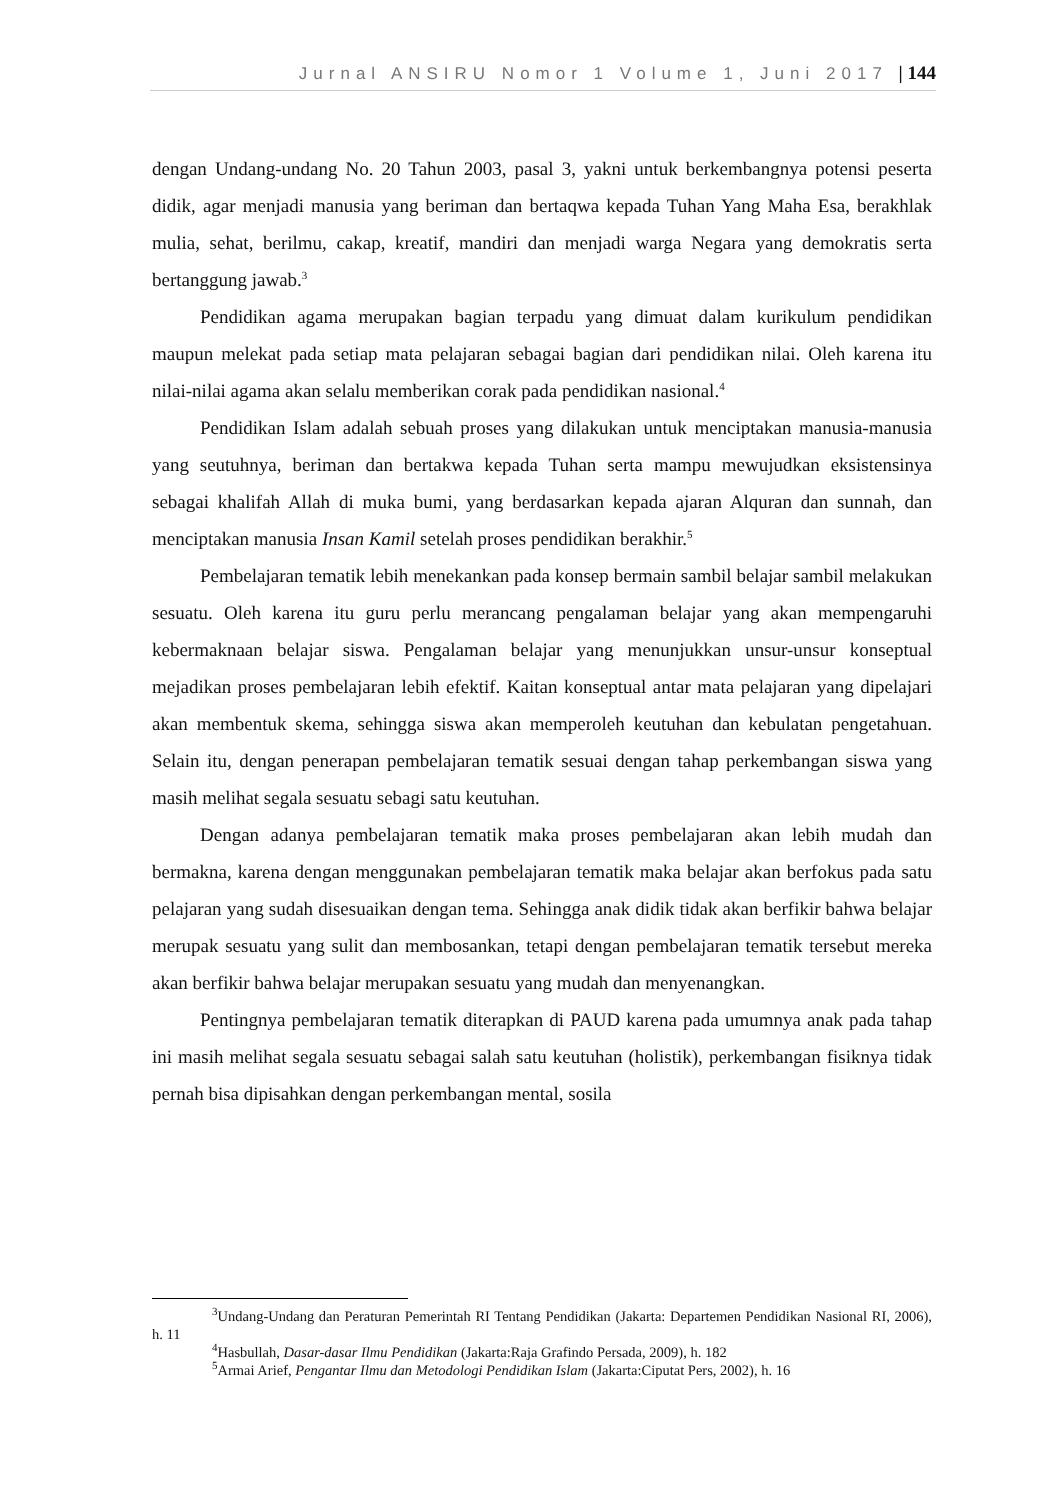Jurnal ANSIRU Nomor 1 Volume 1, Juni 2017 | 144
dengan Undang-undang No. 20 Tahun 2003, pasal 3, yakni untuk berkembangnya potensi peserta didik, agar menjadi manusia yang beriman dan bertaqwa kepada Tuhan Yang Maha Esa, berakhlak mulia, sehat, berilmu, cakap, kreatif, mandiri dan menjadi warga Negara yang demokratis serta bertanggung jawab.<sup>3</sup>
Pendidikan agama merupakan bagian terpadu yang dimuat dalam kurikulum pendidikan maupun melekat pada setiap mata pelajaran sebagai bagian dari pendidikan nilai. Oleh karena itu nilai-nilai agama akan selalu memberikan corak pada pendidikan nasional.<sup>4</sup>
Pendidikan Islam adalah sebuah proses yang dilakukan untuk menciptakan manusia-manusia yang seutuhnya, beriman dan bertakwa kepada Tuhan serta mampu mewujudkan eksistensinya sebagai khalifah Allah di muka bumi, yang berdasarkan kepada ajaran Alquran dan sunnah, dan menciptakan manusia Insan Kamil setelah proses pendidikan berakhir.<sup>5</sup>
Pembelajaran tematik lebih menekankan pada konsep bermain sambil belajar sambil melakukan sesuatu. Oleh karena itu guru perlu merancang pengalaman belajar yang akan mempengaruhi kebermaknaan belajar siswa. Pengalaman belajar yang menunjukkan unsur-unsur konseptual mejadikan proses pembelajaran lebih efektif. Kaitan konseptual antar mata pelajaran yang dipelajari akan membentuk skema, sehingga siswa akan memperoleh keutuhan dan kebulatan pengetahuan. Selain itu, dengan penerapan pembelajaran tematik sesuai dengan tahap perkembangan siswa yang masih melihat segala sesuatu sebagi satu keutuhan.
Dengan adanya pembelajaran tematik maka proses pembelajaran akan lebih mudah dan bermakna, karena dengan menggunakan pembelajaran tematik maka belajar akan berfokus pada satu pelajaran yang sudah disesuaikan dengan tema. Sehingga anak didik tidak akan berfikir bahwa belajar merupak sesuatu yang sulit dan membosankan, tetapi dengan pembelajaran tematik tersebut mereka akan berfikir bahwa belajar merupakan sesuatu yang mudah dan menyenangkan.
Pentingnya pembelajaran tematik diterapkan di PAUD karena pada umumnya anak pada tahap ini masih melihat segala sesuatu sebagai salah satu keutuhan (holistik), perkembangan fisiknya tidak pernah bisa dipisahkan dengan perkembangan mental, sosila
<sup>3</sup> Undang-Undang dan Peraturan Pemerintah RI Tentang Pendidikan (Jakarta: Departemen Pendidikan Nasional RI, 2006), h. 11
<sup>4</sup> Hasbullah, Dasar-dasar Ilmu Pendidikan (Jakarta:Raja Grafindo Persada, 2009), h. 182
<sup>5</sup> Armai Arief, Pengantar Ilmu dan Metodologi Pendidikan Islam (Jakarta:Ciputat Pers, 2002), h. 16